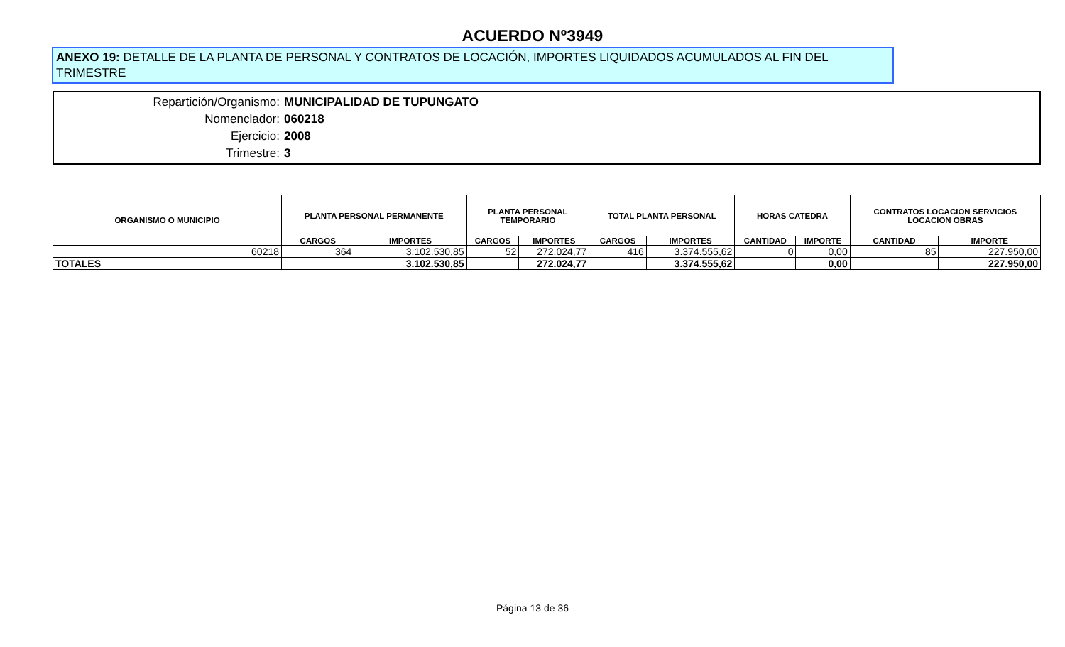ACUERDO Nº3949
ANEXO 19: DETALLE DE LA PLANTA DE PERSONAL Y CONTRATOS DE LOCACIÓN, IMPORTES LIQUIDADOS ACUMULADOS AL FIN DEL TRIMESTRE
Repartición/Organismo: MUNICIPALIDAD DE TUPUNGATO
Nomenclador: 060218
Ejercicio: 2008
Trimestre: 3
| ORGANISMO O MUNICIPIO | PLANTA PERSONAL PERMANENTE | | PLANTA PERSONAL TEMPORARIO | | TOTAL PLANTA PERSONAL | | HORAS CATEDRA | | CONTRATOS LOCACION SERVICIOS LOCACION OBRAS | |
| --- | --- | --- | --- | --- | --- | --- | --- | --- | --- | --- |
| | CARGOS | IMPORTES | CARGOS | IMPORTES | CARGOS | IMPORTES | CANTIDAD | IMPORTE | CANTIDAD | IMPORTE |
| 60218 | 364 | 3.102.530,85 | 52 | 272.024,77 | 416 | 3.374.555,62 | 0 | 0,00 | 85 | 227.950,00 |
| TOTALES | | 3.102.530,85 | | 272.024,77 | | 3.374.555,62 | | 0,00 | | 227.950,00 |
Página 13 de 36